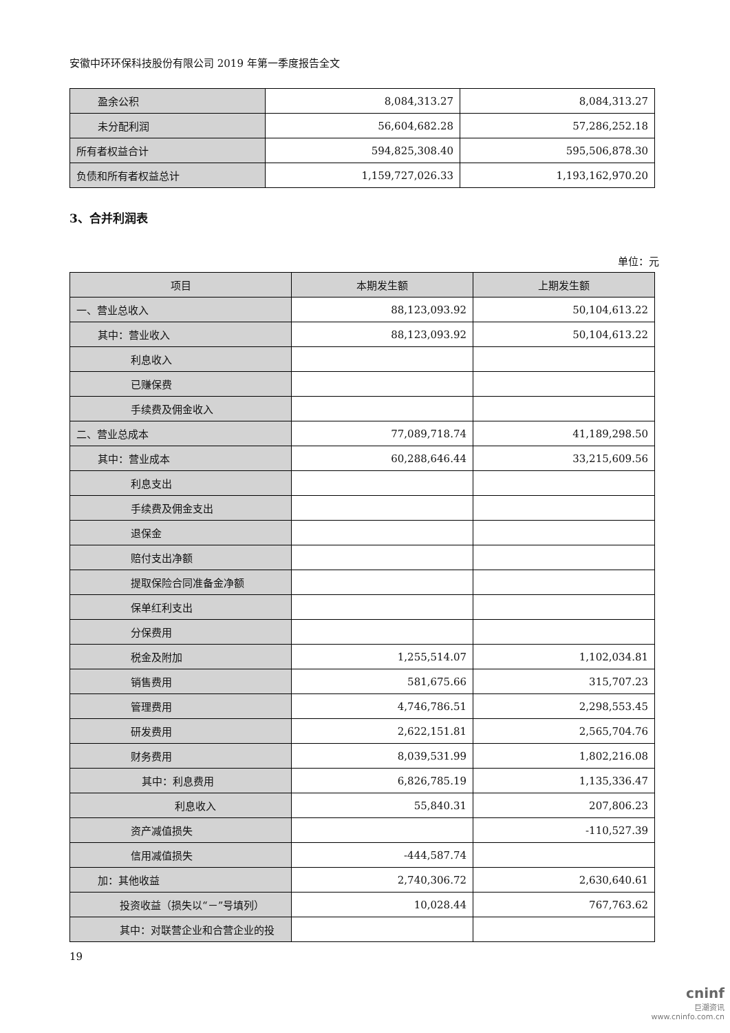安徽中环环保科技股份有限公司 2019 年第一季度报告全文
| 盈余公积 | 8,084,313.27 | 8,084,313.27 |
| 未分配利润 | 56,604,682.28 | 57,286,252.18 |
| 所有者权益合计 | 594,825,308.40 | 595,506,878.30 |
| 负债和所有者权益总计 | 1,159,727,026.33 | 1,193,162,970.20 |
3、合并利润表
单位：元
| 项目 | 本期发生额 | 上期发生额 |
| --- | --- | --- |
| 一、营业总收入 | 88,123,093.92 | 50,104,613.22 |
| 其中：营业收入 | 88,123,093.92 | 50,104,613.22 |
| 利息收入 | | |
| 已赚保费 | | |
| 手续费及佣金收入 | | |
| 二、营业总成本 | 77,089,718.74 | 41,189,298.50 |
| 其中：营业成本 | 60,288,646.44 | 33,215,609.56 |
| 利息支出 | | |
| 手续费及佣金支出 | | |
| 退保金 | | |
| 赔付支出净额 | | |
| 提取保险合同准备金净额 | | |
| 保单红利支出 | | |
| 分保费用 | | |
| 税金及附加 | 1,255,514.07 | 1,102,034.81 |
| 销售费用 | 581,675.66 | 315,707.23 |
| 管理费用 | 4,746,786.51 | 2,298,553.45 |
| 研发费用 | 2,622,151.81 | 2,565,704.76 |
| 财务费用 | 8,039,531.99 | 1,802,216.08 |
| 其中：利息费用 | 6,826,785.19 | 1,135,336.47 |
| 利息收入 | 55,840.31 | 207,806.23 |
| 资产减值损失 | | -110,527.39 |
| 信用减值损失 | -444,587.74 | |
| 加：其他收益 | 2,740,306.72 | 2,630,640.61 |
| 投资收益（损失以“－”号填列） | 10,028.44 | 767,763.62 |
| 其中：对联营企业和合营企业的投 | | |
19
cninf
巨潮资讯
www.cninfo.com.cn